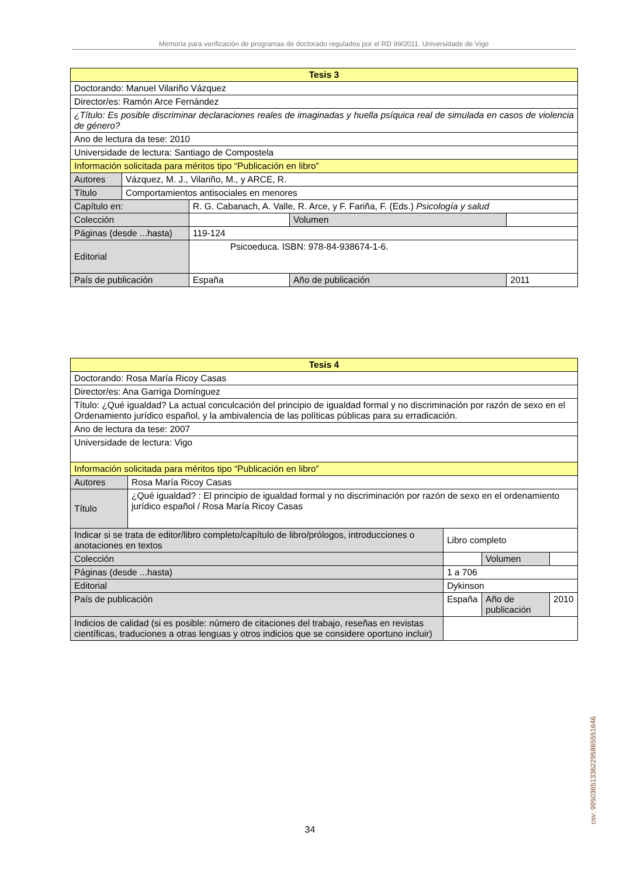Memoria para verificación de programas de doctorado regulados por el RD 99/2011. Universidade de Vigo
| Tesis 3 | | | | | | |
| Doctorando: Manuel Vilariño Vázquez | | | | | | |
| Director/es: Ramón Arce Fernández | | | | | | |
| ¿Título: Es posible discriminar declaraciones reales de imaginadas y huella psíquica real de simulada en casos de violencia de género? | | | | | | |
| Ano de lectura da tese: 2010 | | | | | | |
| Universidade de lectura: Santiago de Compostela | | | | | | |
| Información solicitada para méritos tipo “Publicación en libro” | | | | | | |
| Autores | Vázquez, M. J., Vilariño, M., y ARCE, R. | | | | | |
| Título | Comportamientos antisociales en menores | | | | | |
| Capítulo en: | | R. G. Cabanach, A. Valle, R. Arce, y F. Fariña, F. (Eds.) Psicología y salud | | | | |
| Colección | | | | | Volumen | |
| Páginas (desde ...hasta) | | | 119-124 | | | |
| Editorial | | | Psicoeduca. ISBN: 978-84-938674-1-6. | | | |
| País de publicación | | | España | Año de publicación | | 2011 |
| Tesis 4 | | | | | |
| Doctorando: Rosa María Ricoy Casas | | | | | |
| Director/es: Ana Garriga Domínguez | | | | | |
| Título: ¿Qué igualdad? La actual conculcación del principio de igualdad formal y no discriminación por razón de sexo en el Ordenamiento jurídico español, y la ambivalencia de las políticas públicas para su erradicación. | | | | | |
| Ano de lectura da tese: 2007 | | | | | |
| Universidade de lectura: Vigo | | | | | |
| Información solicitada para méritos tipo “Publicación en libro” | | | | | |
| Autores | Rosa María Ricoy Casas | | | | |
| Título | ¿Qué igualdad? : El principio de igualdad formal y no discriminación por razón de sexo en el ordenamiento jurídico español / Rosa María Ricoy Casas | | | | |
| Indicar si se trata de editor/libro completo/capítulo de libro/prólogos, introducciones o anotaciones en textos | | Libro completo | | | |
| Colección | | | | Volumen | |
| Páginas (desde ...hasta) | | 1 a 706 | | | |
| Editorial | | Dykinson | | | |
| País de publicación | | España | Año de publicación | | 2010 |
| Indicios de calidad (si es posible: número de citaciones del trabajo, reseñas en revistas científicas, traduciones a otras lenguas y otros indicios que se considere oportuno incluir) | | | | | |
csv: 99503651336229586555​1646
34